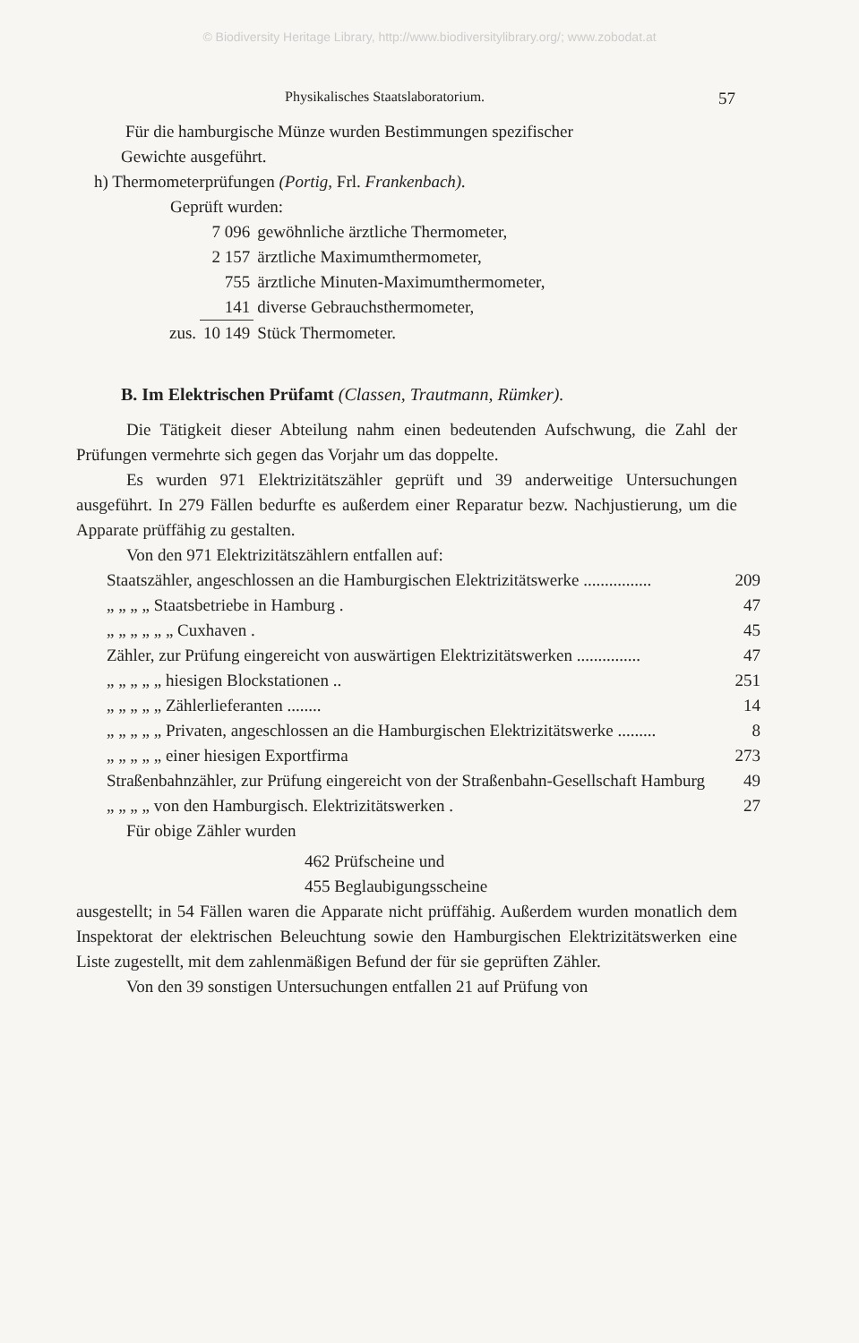© Biodiversity Heritage Library, http://www.biodiversitylibrary.org/; www.zobodat.at
Physikalisches Staatslaboratorium. 57
Für die hamburgische Münze wurden Bestimmungen spezifischer
Gewichte ausgeführt.
h) Thermometerprüfungen (Portig, Frl. Frankenbach).
Geprüft wurden:
| | 7 096 | gewöhnliche ärztliche Thermometer, |
| | 2 157 | ärztliche Maximumthermometer, |
| | 755 | ärztliche Minuten-Maximumthermometer, |
| | 141 | diverse Gebrauchsthermometer, |
| zus. | 10 149 | Stück Thermometer. |
B. Im Elektrischen Prüfamt (Classen, Trautmann, Rümker).
Die Tätigkeit dieser Abteilung nahm einen bedeutenden Aufschwung, die Zahl der Prüfungen vermehrte sich gegen das Vorjahr um das doppelte.
Es wurden 971 Elektrizitätszähler geprüft und 39 anderweitige Untersuchungen ausgeführt. In 279 Fällen bedurfte es außerdem einer Reparatur bezw. Nachjustierung, um die Apparate prüffähig zu gestalten.
Von den 971 Elektrizitätszählern entfallen auf:
| Staatszähler, angeschlossen an die Hamburgischen Elektrizitätswerke ................ | 209 |
| „ „ „ „ Staatsbetriebe in Hamburg . | 47 |
| „ „ „ „ „ „ Cuxhaven . | 45 |
| Zähler, zur Prüfung eingereicht von auswärtigen Elektrizitätswerken ............... | 47 |
| „ „ „ „ „ hiesigen Blockstationen .. | 251 |
| „ „ „ „ „ Zählerlieferanten ........ | 14 |
| „ „ „ „ „ Privaten, angeschlossen an die Hamburgischen Elektrizitätswerke ......... | 8 |
| „ „ „ „ „ einer hiesigen Exportfirma | 273 |
| Straßenbahnzähler, zur Prüfung eingereicht von der Straßenbahn-Gesellschaft Hamburg | 49 |
| „ „ „ „ von den Hamburgisch. Elektrizitätswerken . | 27 |
Für obige Zähler wurden
462 Prüfscheine und
455 Beglaubigungsscheine
ausgestellt; in 54 Fällen waren die Apparate nicht prüffähig. Außerdem wurden monatlich dem Inspektorat der elektrischen Beleuchtung sowie den Hamburgischen Elektrizitätswerken eine Liste zugestellt, mit dem zahlenmäßigen Befund der für sie geprüften Zähler.
Von den 39 sonstigen Untersuchungen entfallen 21 auf Prüfung von